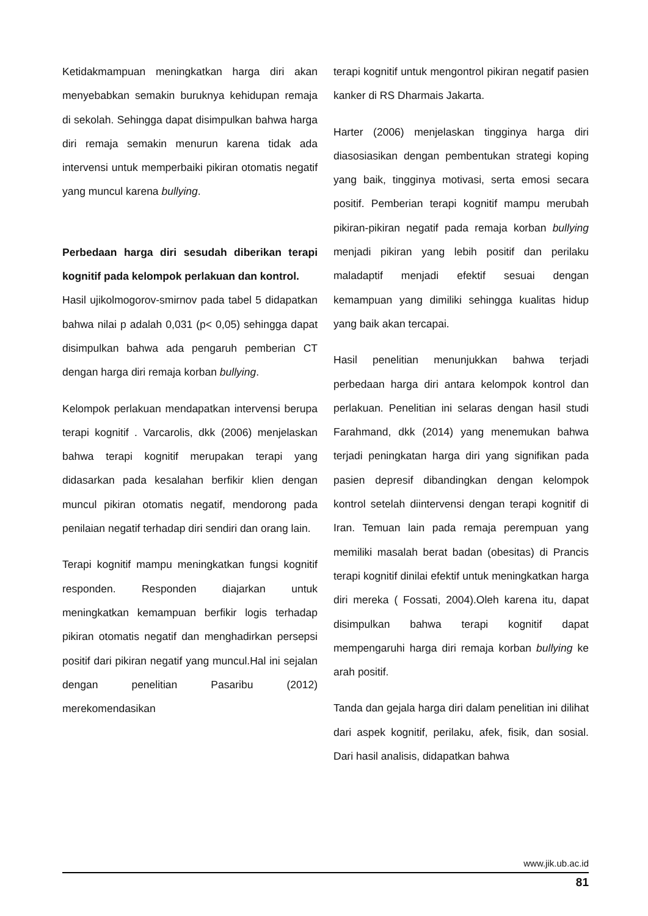Ketidakmampuan meningkatkan harga diri akan menyebabkan semakin buruknya kehidupan remaja di sekolah. Sehingga dapat disimpulkan bahwa harga diri remaja semakin menurun karena tidak ada intervensi untuk memperbaiki pikiran otomatis negatif yang muncul karena bullying.
Perbedaan harga diri sesudah diberikan terapi kognitif pada kelompok perlakuan dan kontrol.
Hasil ujikolmogorov-smirnov pada tabel 5 didapatkan bahwa nilai p adalah 0,031 (p< 0,05) sehingga dapat disimpulkan bahwa ada pengaruh pemberian CT dengan harga diri remaja korban bullying.
Kelompok perlakuan mendapatkan intervensi berupa terapi kognitif . Varcarolis, dkk (2006) menjelaskan bahwa terapi kognitif merupakan terapi yang didasarkan pada kesalahan berfikir klien dengan muncul pikiran otomatis negatif, mendorong pada penilaian negatif terhadap diri sendiri dan orang lain.
Terapi kognitif mampu meningkatkan fungsi kognitif responden. Responden diajarkan untuk meningkatkan kemampuan berfikir logis terhadap pikiran otomatis negatif dan menghadirkan persepsi positif dari pikiran negatif yang muncul.Hal ini sejalan dengan penelitian Pasaribu (2012) merekomendasikan
terapi kognitif untuk mengontrol pikiran negatif pasien kanker di RS Dharmais Jakarta.
Harter (2006) menjelaskan tingginya harga diri diasosiasikan dengan pembentukan strategi koping yang baik, tingginya motivasi, serta emosi secara positif. Pemberian terapi kognitif mampu merubah pikiran-pikiran negatif pada remaja korban bullying menjadi pikiran yang lebih positif dan perilaku maladaptif menjadi efektif sesuai dengan kemampuan yang dimiliki sehingga kualitas hidup yang baik akan tercapai.
Hasil penelitian menunjukkan bahwa terjadi perbedaan harga diri antara kelompok kontrol dan perlakuan. Penelitian ini selaras dengan hasil studi Farahmand, dkk (2014) yang menemukan bahwa terjadi peningkatan harga diri yang signifikan pada pasien depresif dibandingkan dengan kelompok kontrol setelah diintervensi dengan terapi kognitif di Iran. Temuan lain pada remaja perempuan yang memiliki masalah berat badan (obesitas) di Prancis terapi kognitif dinilai efektif untuk meningkatkan harga diri mereka ( Fossati, 2004).Oleh karena itu, dapat disimpulkan bahwa terapi kognitif dapat mempengaruhi harga diri remaja korban bullying ke arah positif.
Tanda dan gejala harga diri dalam penelitian ini dilihat dari aspek kognitif, perilaku, afek, fisik, dan sosial. Dari hasil analisis, didapatkan bahwa
www.jik.ub.ac.id
81